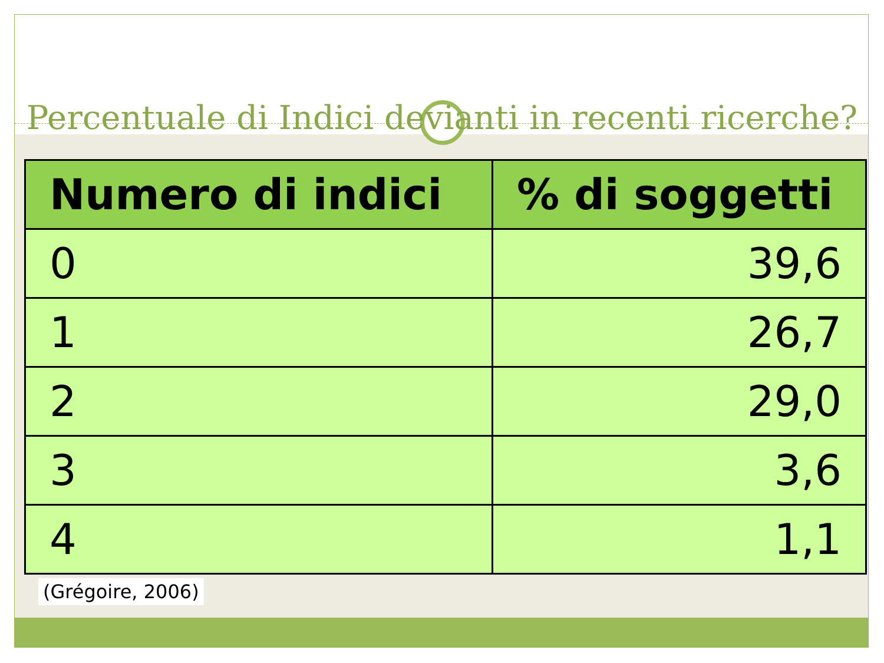Percentuale di Indici devianti in recenti ricerche?
| Numero di indici | % di soggetti |
| --- | --- |
| 0 | 39,6 |
| 1 | 26,7 |
| 2 | 29,0 |
| 3 | 3,6 |
| 4 | 1,1 |
(Grégoire, 2006)